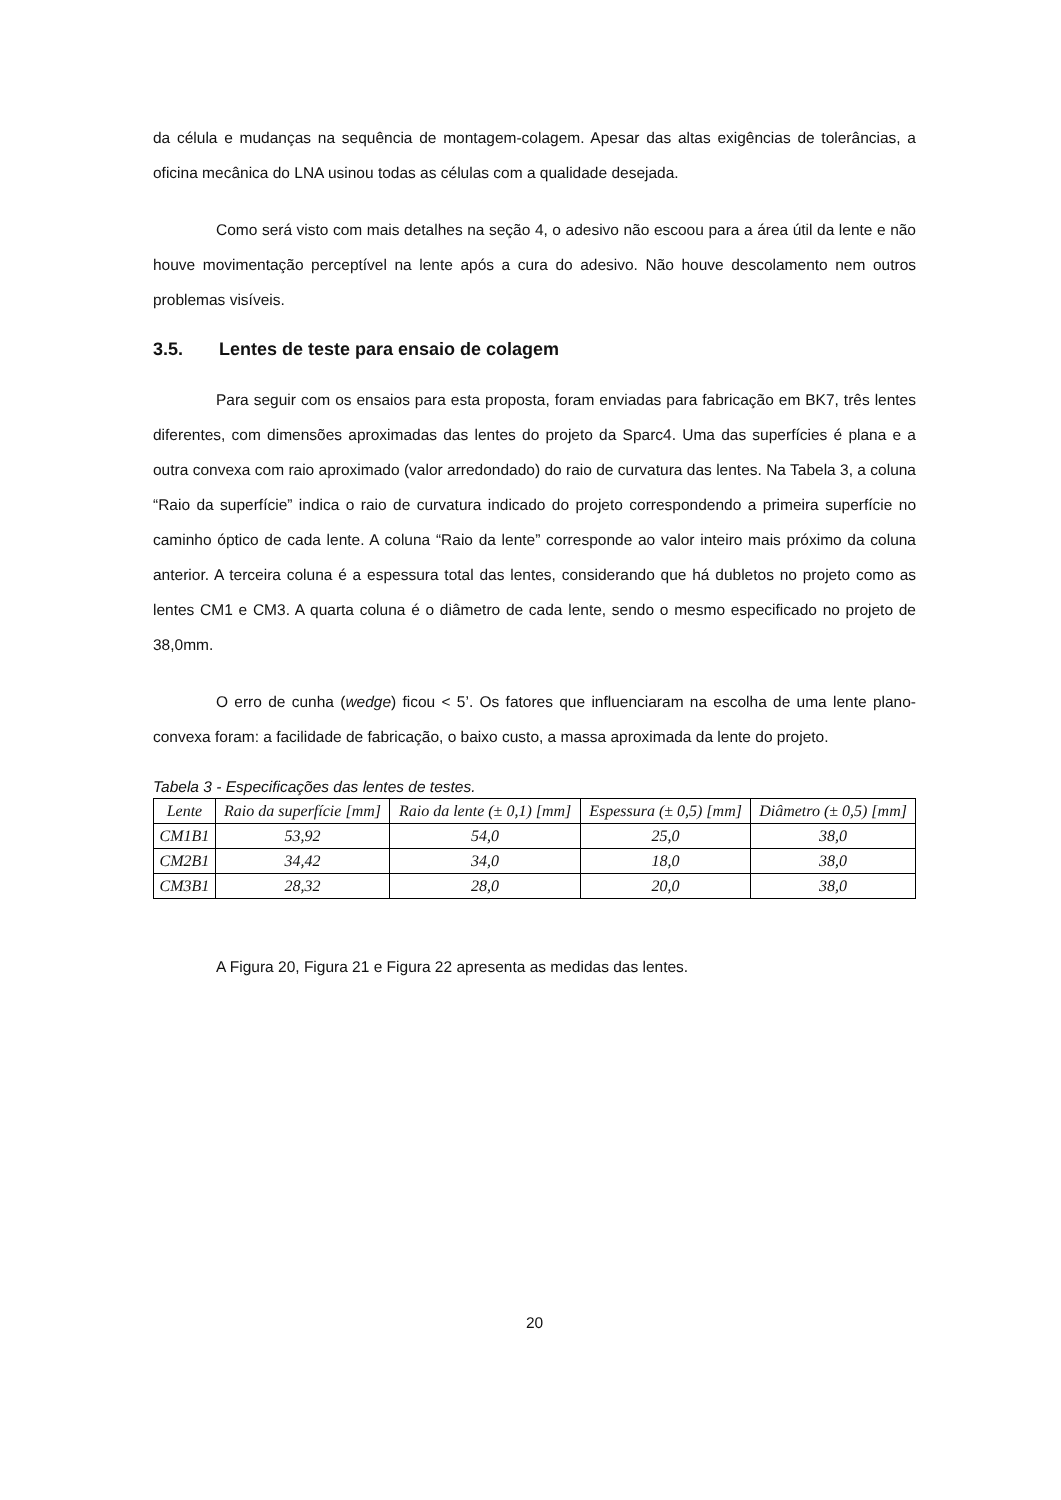da célula e mudanças na sequência de montagem-colagem. Apesar das altas exigências de tolerâncias, a oficina mecânica do LNA usinou todas as células com a qualidade desejada.
Como será visto com mais detalhes na seção 4, o adesivo não escoou para a área útil da lente e não houve movimentação perceptível na lente após a cura do adesivo. Não houve descolamento nem outros problemas visíveis.
3.5. Lentes de teste para ensaio de colagem
Para seguir com os ensaios para esta proposta, foram enviadas para fabricação em BK7, três lentes diferentes, com dimensões aproximadas das lentes do projeto da Sparc4. Uma das superfícies é plana e a outra convexa com raio aproximado (valor arredondado) do raio de curvatura das lentes. Na Tabela 3, a coluna “Raio da superfície” indica o raio de curvatura indicado do projeto correspondendo a primeira superfície no caminho óptico de cada lente. A coluna “Raio da lente” corresponde ao valor inteiro mais próximo da coluna anterior. A terceira coluna é a espessura total das lentes, considerando que há dubletos no projeto como as lentes CM1 e CM3. A quarta coluna é o diâmetro de cada lente, sendo o mesmo especificado no projeto de 38,0mm.
O erro de cunha (wedge) ficou < 5’. Os fatores que influenciaram na escolha de uma lente plano-convexa foram: a facilidade de fabricação, o baixo custo, a massa aproximada da lente do projeto.
Tabela 3 - Especificações das lentes de testes.
| Lente | Raio da superfície [mm] | Raio da lente (± 0,1) [mm] | Espessura (± 0,5) [mm] | Diâmetro (± 0,5) [mm] |
| --- | --- | --- | --- | --- |
| CM1B1 | 53,92 | 54,0 | 25,0 | 38,0 |
| CM2B1 | 34,42 | 34,0 | 18,0 | 38,0 |
| CM3B1 | 28,32 | 28,0 | 20,0 | 38,0 |
A Figura 20, Figura 21 e Figura 22 apresenta as medidas das lentes.
20